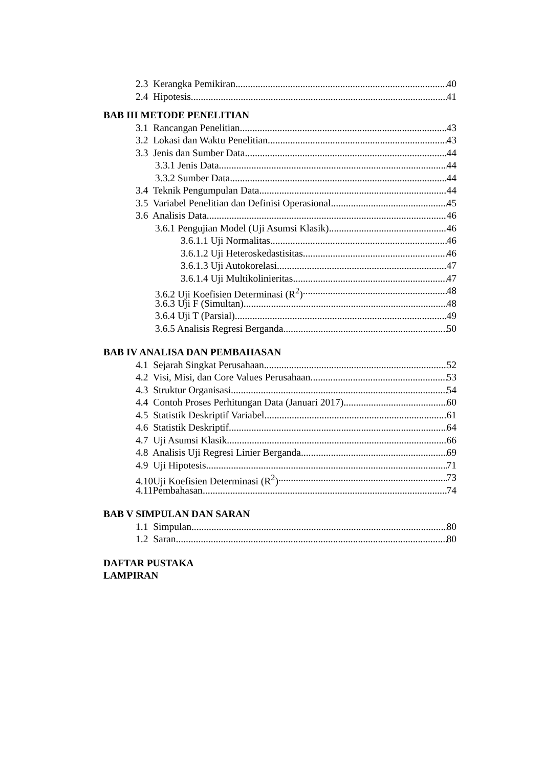2.3 Kerangka Pemikiran 40
2.4 Hipotesis 41
BAB III METODE PENELITIAN
3.1 Rancangan Penelitian 43
3.2 Lokasi dan Waktu Penelitian 43
3.3 Jenis dan Sumber Data 44
3.3.1 Jenis Data 44
3.3.2 Sumber Data 44
3.4 Teknik Pengumpulan Data 44
3.5 Variabel Penelitian dan Definisi Operasional 45
3.6 Analisis Data 46
3.6.1 Pengujian Model (Uji Asumsi Klasik) 46
3.6.1.1 Uji Normalitas 46
3.6.1.2 Uji Heteroskedastisitas 46
3.6.1.3 Uji Autokorelasi 47
3.6.1.4 Uji Multikolinieritas 47
3.6.2 Uji Koefisien Determinasi (R<sup>2</sup>) 48
3.6.3 Uji F (Simultan) 48
3.6.4 Uji T (Parsial) 49
3.6.5 Analisis Regresi Berganda 50
BAB IV ANALISA DAN PEMBAHASAN
4.1 Sejarah Singkat Perusahaan 52
4.2 Visi, Misi, dan Core Values Perusahaan 53
4.3 Struktur Organisasi 54
4.4 Contoh Proses Perhitungan Data (Januari 2017) 60
4.5 Statistik Deskriptif Variabel 61
4.6 Statistik Deskriptif 64
4.7 Uji Asumsi Klasik 66
4.8 Analisis Uji Regresi Linier Berganda 69
4.9 Uji Hipotesis 71
4.10Uji Koefisien Determinasi (R<sup>2</sup>) 73
4.11Pembahasan 74
BAB V SIMPULAN DAN SARAN
1.1 Simpulan 80
1.2 Saran 80
DAFTAR PUSTAKA
LAMPIRAN